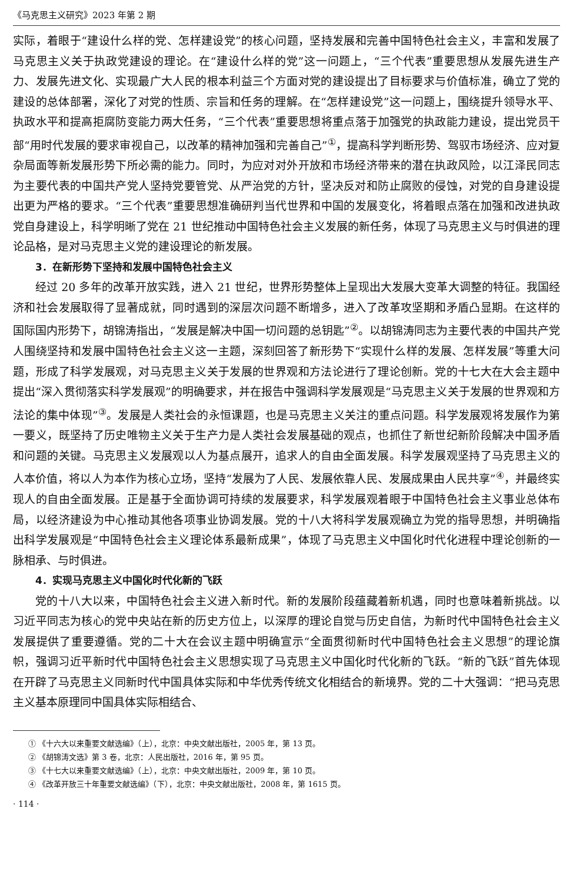《马克思主义研究》2023 年第 2 期
实际，着眼于“建设什么样的党、怎样建设党”的核心问题，坚持发展和完善中国特色社会主义，丰富和发展了马克思主义关于执政党建设的理论。在“建设什么样的党”这一问题上，“三个代表”重要思想从发展先进生产力、发展先进文化、实现最广大人民的根本利益三个方面对党的建设提出了目标要求与价值标准，确立了党的建设的总体部署，深化了对党的性质、宗旨和任务的理解。在“怎样建设党”这一问题上，围绕提升领导水平、执政水平和提高拒腐防变能力两大任务，“三个代表”重要思想将重点落于加强党的执政能力建设，提出党员干部“用时代发展的要求审视自己，以改革的精神加强和完善自己”<sup>①</sup>，提高科学判断形势、驾驭市场经济、应对复杂局面等新发展形势下所必需的能力。同时，为应对对外开放和市场经济带来的潜在执政风险，以江泽民同志为主要代表的中国共产党人坚持党要管党、从严治党的方针，坚决反对和防止腐败的侵蚀，对党的自身建设提出更为严格的要求。“三个代表”重要思想准确研判当代世界和中国的发展变化，将着眼点落在加强和改进执政党自身建设上，科学明晰了党在 21 世纪推动中国特色社会主义发展的新任务，体现了马克思主义与时俱进的理论品格，是对马克思主义党的建设理论的新发展。
3．在新形势下坚持和发展中国特色社会主义
经过 20 多年的改革开放实践，进入 21 世纪，世界形势整体上呈现出大发展大变革大调整的特征。我国经济和社会发展取得了显著成就，同时遇到的深层次问题不断增多，进入了改革攻坚期和矛盾凸显期。在这样的国际国内形势下，胡锦涛指出，“发展是解决中国一切问题的总钥匙”<sup>②</sup>。以胡锦涛同志为主要代表的中国共产党人围绕坚持和发展中国特色社会主义这一主题，深刻回答了新形势下“实现什么样的发展、怎样发展”等重大问题，形成了科学发展观，对马克思主义关于发展的世界观和方法论进行了理论创新。党的十七大在大会主题中提出“深入贯彻落实科学发展观”的明确要求，并在报告中强调科学发展观是“马克思主义关于发展的世界观和方法论的集中体现”<sup>③</sup>。发展是人类社会的永恒课题，也是马克思主义关注的重点问题。科学发展观将发展作为第一要义，既坚持了历史唯物主义关于生产力是人类社会发展基础的观点，也抓住了新世纪新阶段解决中国矛盾和问题的关键。马克思主义发展观以人为基点展开，追求人的自由全面发展。科学发展观坚持了马克思主义的人本价值，将以人为本作为核心立场，坚持“发展为了人民、发展依靠人民、发展成果由人民共享”<sup>④</sup>，并最终实现人的自由全面发展。正是基于全面协调可持续的发展要求，科学发展观着眼于中国特色社会主义事业总体布局，以经济建设为中心推动其他各项事业协调发展。党的十八大将科学发展观确立为党的指导思想，并明确指出科学发展观是“中国特色社会主义理论体系最新成果”，体现了马克思主义中国化时代化进程中理论创新的一脉相承、与时俱进。
4．实现马克思主义中国化时代化新的飞跃
党的十八大以来，中国特色社会主义进入新时代。新的发展阶段蕴藏着新机遇，同时也意味着新挑战。以习近平同志为核心的党中央站在新的历史方位上，以深厚的理论自觉与历史自信，为新时代中国特色社会主义发展提供了重要遵循。党的二十大在会议主题中明确宣示“全面贯彻新时代中国特色社会主义思想”的理论旗帜，强调习近平新时代中国特色社会主义思想实现了马克思主义中国化时代化新的飞跃。“新的飞跃”首先体现在开辟了马克思主义同新时代中国具体实际和中华优秀传统文化相结合的新境界。党的二十大强调：“把马克思主义基本原理同中国具体实际相结合、
① 《十六大以来重要文献选编》（上），北京：中央文献出版社，2005 年，第 13 页。
② 《胡锦涛文选》第 3 卷，北京：人民出版社，2016 年，第 95 页。
③ 《十七大以来重要文献选编》（上），北京：中央文献出版社，2009 年，第 10 页。
④ 《改革开放三十年重要文献选编》（下），北京：中央文献出版社，2008 年，第 1615 页。
· 114 ·